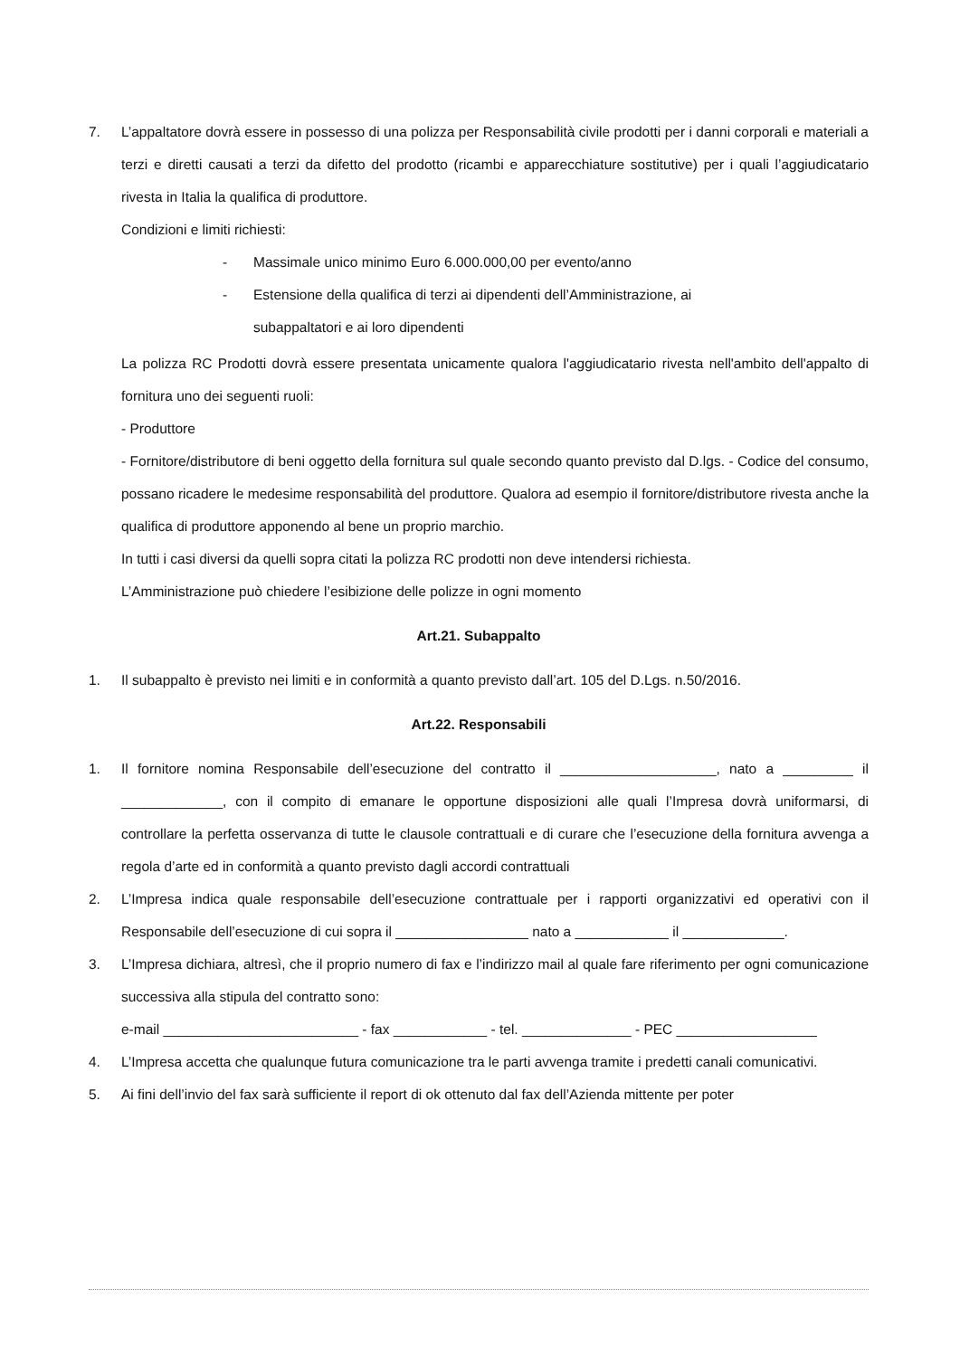7. L’appaltatore dovrà essere in possesso di una polizza per Responsabilità civile prodotti per i danni corporali e materiali a terzi e diretti causati a terzi da difetto del prodotto (ricambi e apparecchiature sostitutive) per i quali l’aggiudicatario rivesta in Italia la qualifica di produttore.
Condizioni e limiti richiesti:
- Massimale unico minimo Euro 6.000.000,00 per evento/anno
- Estensione della qualifica di terzi ai dipendenti dell’Amministrazione, ai
subappaltatori e ai loro dipendenti
La polizza RC Prodotti dovrà essere presentata unicamente qualora l'aggiudicatario rivesta nell'ambito dell'appalto di fornitura uno dei seguenti ruoli:
- Produttore
- Fornitore/distributore di beni oggetto della fornitura sul quale secondo quanto previsto dal D.lgs. - Codice del consumo, possano ricadere le medesime responsabilità del produttore. Qualora ad esempio il fornitore/distributore rivesta anche la qualifica di produttore apponendo al bene un proprio marchio.
In tutti i casi diversi da quelli sopra citati la polizza RC prodotti non deve intendersi richiesta.
L’Amministrazione può chiedere l’esibizione delle polizze in ogni momento
Art.21. Subappalto
1. Il subappalto è previsto nei limiti e in conformità a quanto previsto dall’art. 105 del D.Lgs. n.50/2016.
Art.22. Responsabili
1. Il fornitore nomina Responsabile dell’esecuzione del contratto il ____________________, nato a _________ il _____________, con il compito di emanare le opportune disposizioni alle quali l’Impresa dovrà uniformarsi, di controllare la perfetta osservanza di tutte le clausole contrattuali e di curare che l’esecuzione della fornitura avvenga a regola d’arte ed in conformità a quanto previsto dagli accordi contrattuali
2. L’Impresa indica quale responsabile dell’esecuzione contrattuale per i rapporti organizzativi ed operativi con il Responsabile dell’esecuzione di cui sopra il _________________ nato a ____________ il _____________.
3. L’Impresa dichiara, altresì, che il proprio numero di fax e l’indirizzo mail al quale fare riferimento per ogni comunicazione successiva alla stipula del contratto sono:
e-mail _________________________ - fax ____________ - tel. ______________ - PEC __________________
4. L’Impresa accetta che qualunque futura comunicazione tra le parti avvenga tramite i predetti canali comunicativi.
5. Ai fini dell’invio del fax sarà sufficiente il report di ok ottenuto dal fax dell’Azienda mittente per poter